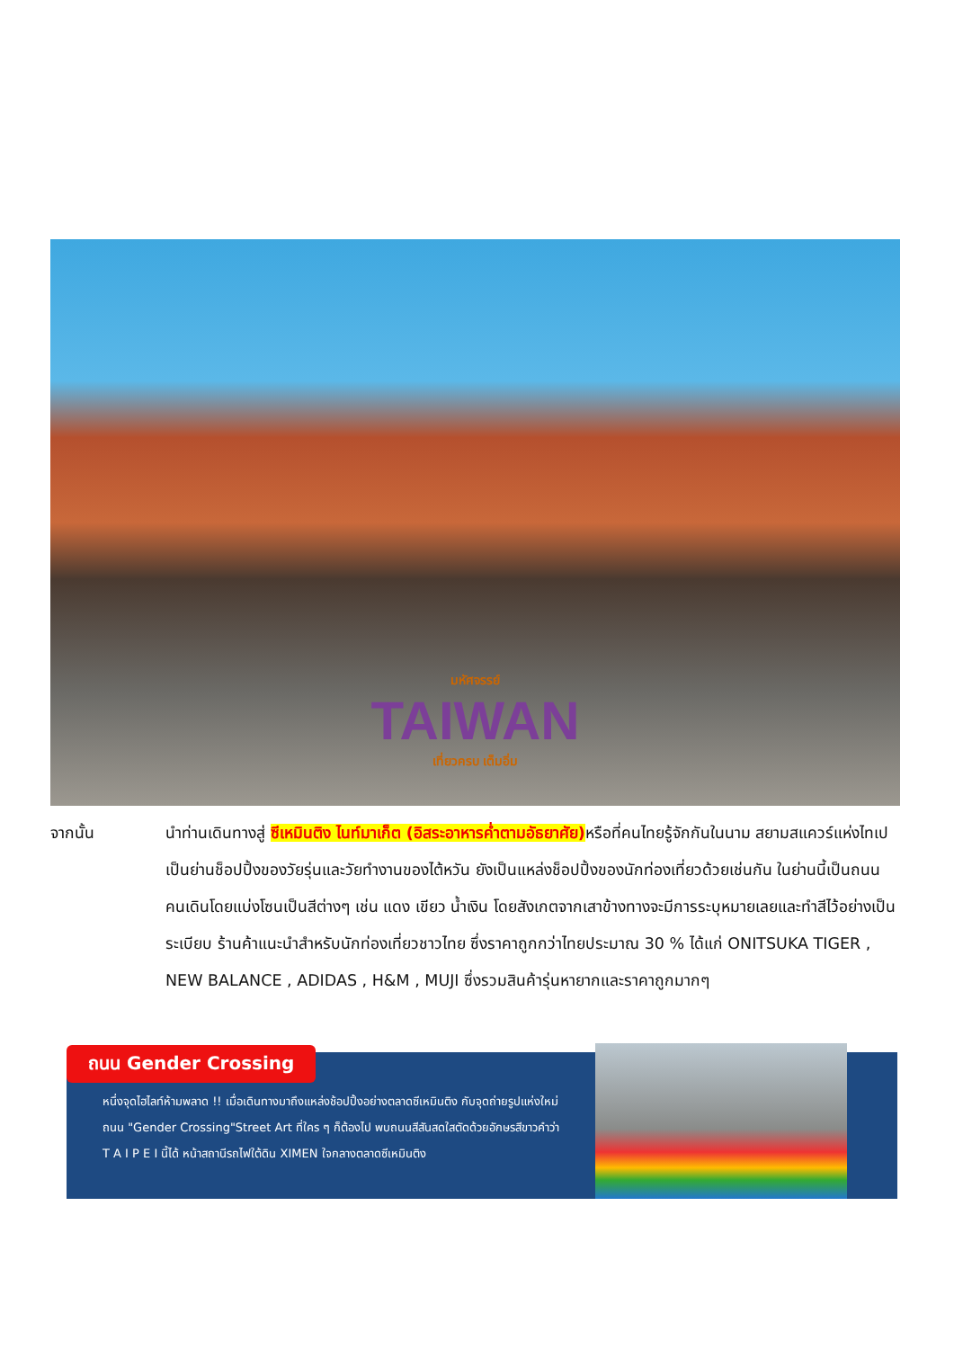มหัศจรรย์
TAIWAN
เที่ยวครบ เต็มอิ่ม
จากนั้น นำท่านเดินทางสู่ ซีเหมินติง ไนท์มาเก็ต (อิสระอาหารค่ำตามอัธยาศัย) หรือที่คนไทยรู้จักกันในนาม สยามสแควร์แห่งไทเปเป็นย่านช็อปปิ้งของวัยรุ่นและวัยทำงานของไต้หวัน ยังเป็นแหล่งช็อปปิ้งของนักท่องเที่ยวด้วยเช่นกัน ในย่านนี้เป็นถนนคนเดินโดยแบ่งโซนเป็นสีต่างๆ เช่น แดง เขียว น้ำเงิน โดยสังเกตจากเสาข้างทางจะมีการระบุหมายเลยและทำสีไว้อย่างเป็นระเบียบ ร้านค้าแนะนำสำหรับนักท่องเที่ยวชาวไทย ซึ่งราคาถูกกว่าไทยประมาณ 30 % ได้แก่ ONITSUKA TIGER , NEW BALANCE , ADIDAS , H&M , MUJI ซึ่งรวมสินค้ารุ่นหายากและราคาถูกมากๆ
ถนน Gender Crossing
หนึ่งจุดไฮไลท์ห้ามพลาด !! เมื่อเดินทางมาถึงแหล่งช้อปปิ้งอย่างตลาดซีเหมินติง กับจุดถ่ายรูปแห่งใหม่ ถนน "Gender Crossing"Street Art ที่ใคร ๆ ก็ต้องไป พบถนนสีสันสดใสตัดด้วยอักษรสีขาวคำว่า T A I P E I นี้ได้ หน้าสถานีรถไฟใต้ดิน XIMEN ใจกลางตลาดซีเหมินติง